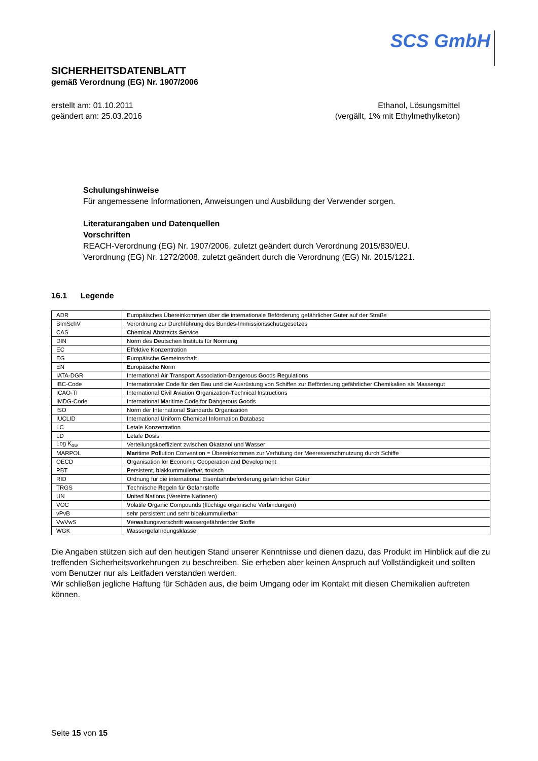SCS GmbH
SICHERHEITSDATENBLATT
gemäß Verordnung (EG) Nr. 1907/2006
erstellt am: 01.10.2011
geändert am: 25.03.2016
Ethanol, Lösungsmittel
(vergällt, 1% mit Ethylmethylketon)
Schulungshinweise
Für angemessene Informationen, Anweisungen und Ausbildung der Verwender sorgen.
Literaturangaben und Datenquellen
Vorschriften
REACH-Verordnung (EG) Nr. 1907/2006, zuletzt geändert durch Verordnung 2015/830/EU.
Verordnung (EG) Nr. 1272/2008, zuletzt geändert durch die Verordnung (EG) Nr. 2015/1221.
16.1 Legende
| ADR | Europäisches Übereinkommen über die internationale Beförderung gefährlicher Güter auf der Straße |
| BImSchV | Verordnung zur Durchführung des Bundes-Immissionsschutzgesetzes |
| CAS | C hemical A bstracts S ervice |
| DIN | Norm des D eutschen I nstituts für N ormung |
| EC | Effektive Konzentration |
| EG | E uropäische G emeinschaft |
| EN | E uropäische N orm |
| IATA-DGR | I nternational A ir T ransport A ssociation- D angerous G oods R egulations |
| IBC-Code | Internationaler Code für den Bau und die Ausrüstung von Schiffen zur Beförderung gefährlicher Chemikalien als Massengut |
| ICAO-TI | I nternational C ivil A viation O rganization- T echnical Instructions |
| IMDG-Code | I nternational M aritime Code for D angerous G oods |
| ISO | Norm der I nternational S tandards O rganization |
| IUCLID | I nternational U niform C hemica l I nformation D atabase |
| LC | L etale Konzentration |
| LD | L etale D osis |
| Log K<sub>ow</sub> | Verteilungskoeffizient zwischen O katanol und W asser |
| MARPOL | Mar itime Pol lution Convention = Übereinkommen zur Verhütung der Meeresverschmutzung durch Schiffe |
| OECD | O rganisation for E conomic C ooperation and D evelopment |
| PBT | P ersistent, b iakkummulierbar, t oxisch |
| RID | Ordnung für die international Eisenbahnbeförderung gefährlicher Güter |
| TRGS | T echnische R egeln für G efahr s toffe |
| UN | U nited N ations (Vereinte Nationen) |
| VOC | V olatile O rganic C ompounds (flüchtige organische Verbindungen) |
| vPvB | sehr persistent und sehr bioakummulierbar |
| VwVwS | V er w altungsvorschrift w assergefährdender S toffe |
| WGK | W asser g efährdungs k lasse |
Die Angaben stützen sich auf den heutigen Stand unserer Kenntnisse und dienen dazu, das Produkt im Hinblick auf die zu treffenden Sicherheitsvorkehrungen zu beschreiben. Sie erheben aber keinen Anspruch auf Vollständigkeit und sollten vom Benutzer nur als Leitfaden verstanden werden.
Wir schließen jegliche Haftung für Schäden aus, die beim Umgang oder im Kontakt mit diesen Chemikalien auftreten können.
Seite 15 von 15